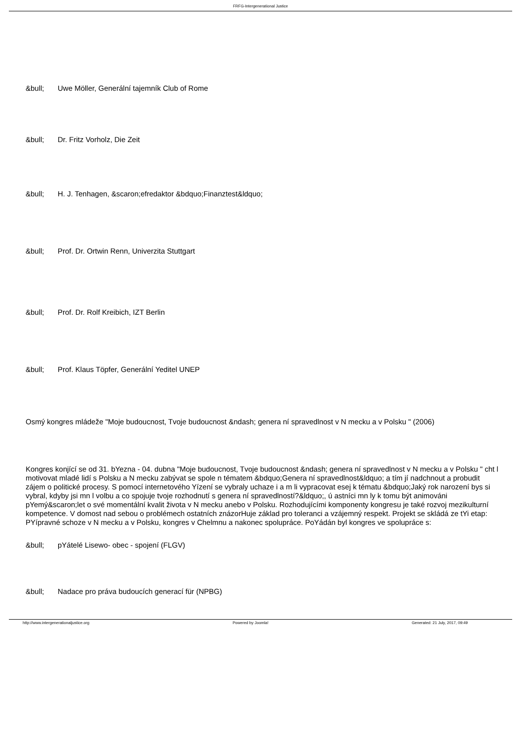FRFG-Intergenerational Justice
&bull; Uwe Möller, Generální tajemník Club of Rome
&bull; Dr. Fritz Vorholz, Die Zeit
&bull; H. J. Tenhagen, &scaron;efredaktor &bdquo;Finanztest&ldquo;
&bull; Prof. Dr. Ortwin Renn, Univerzita Stuttgart
&bull; Prof. Dr. Rolf Kreibich, IZT Berlin
&bull; Prof. Klaus Töpfer, Generální Yeditel UNEP
Osmý kongres mládeže "Moje budoucnost, Tvoje budoucnost &ndash; genera ní spravedlnost v N mecku a v Polsku " (2006)
Kongres konjící se od 31. bYezna - 04. dubna "Moje budoucnost, Tvoje budoucnost &ndash; genera ní spravedlnost v N mecku a v Polsku " cht l motivovat mladé lidí s Polsku a N mecku zabývat se spole n tématem &bdquo;Genera ní spravedlnost&ldquo; a tím jí nadchnout a probudit zájem o politické procesy. S pomocí internetového Yízení se vybraly uchaze i a m li vypracovat esej k tématu &bdquo;Jaký rok narození bys si vybral, kdyby jsi mn l volbu a co spojuje tvoje rozhodnutí s genera ní spravedlností?&ldquo;, ú astníci mn ly k tomu být animováni pYemý&scaron;let o své momentální kvalit života v N mecku anebo v Polsku. Rozhodujícími komponenty kongresu je také rozvoj mezikulturní kompetence. V domost nad sebou o problémech ostatních znázorHuje základ pro toleranci a vzájemný respekt. Projekt se skládá ze tYi etap: PYípravné schoze v N mecku a v Polsku, kongres v Chelmnu a nakonec spolupráce. PoYádán byl kongres ve spolupráce s:
&bull; pYátelé Lisewo- obec - spojení (FLGV)
&bull; Nadace pro práva budoucích generací für (NPBG)
http://www.intergenerationaljustice.org Powered by Joomla! Generated: 21 July, 2017, 09:49